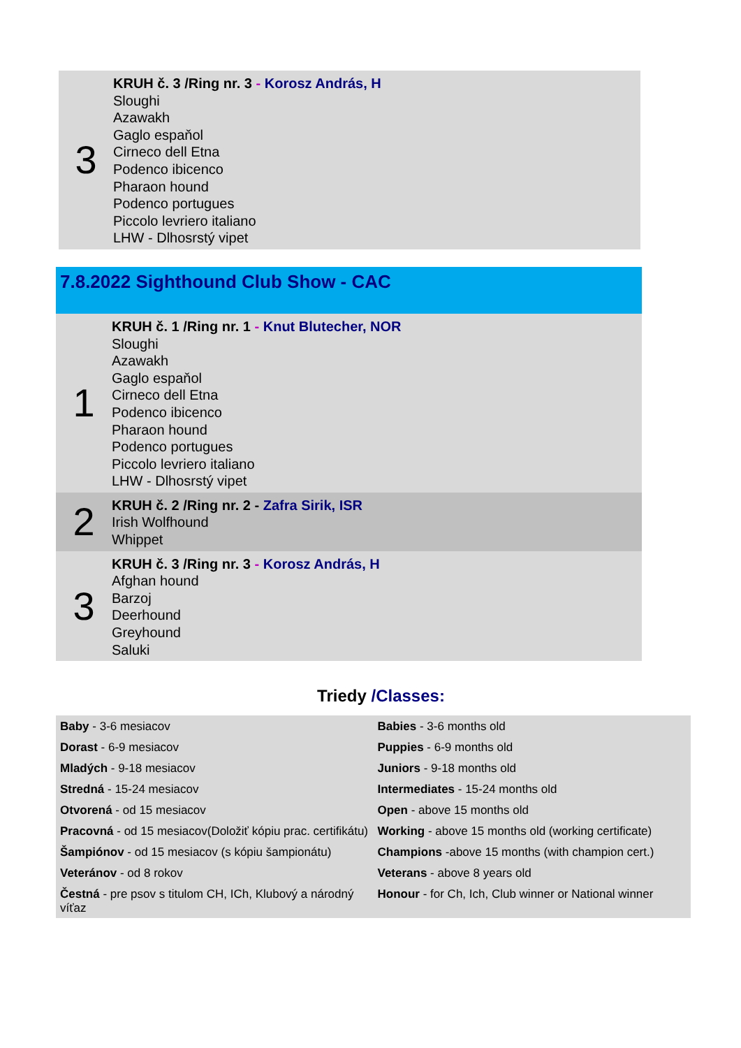| 3 | KRUH č. 3 /Ring nr. 3 - Korosz András, H Sloughi Azawakh Gaglo espaňol Cirneco dell Etna Podenco ibicenco Pharaon hound Podenco portugues Piccolo levriero italiano LHW - Dlhosrstý vipet |
7.8.2022 Sighthound Club Show - CAC
| 1 | KRUH č. 1 /Ring nr. 1 - Knut Blutecher, NOR Sloughi Azawakh Gaglo espaňol Cirneco dell Etna Podenco ibicenco Pharaon hound Podenco portugues Piccolo levriero italiano LHW - Dlhosrstý vipet |
| 2 | KRUH č. 2 /Ring nr. 2 - Zafra Sirik, ISR Irish Wolfhound Whippet |
| 3 | KRUH č. 3 /Ring nr. 3 - Korosz András, H Afghan hound Barzoj Deerhound Greyhound Saluki |
Triedy /Classes:
| Baby - 3-6 mesiacov | Babies - 3-6 months old |
| Dorast - 6-9 mesiacov | Puppies - 6-9 months old |
| Mladých - 9-18 mesiacov | Juniors - 9-18 months old |
| Stredná - 15-24 mesiacov | Intermediates - 15-24 months old |
| Otvorená - od 15 mesiacov | Open - above 15 months old |
| Pracovná - od 15 mesiacov(Doložiť kópiu prac. certifikátu) | Working - above 15 months old (working certificate) |
| Šampiónov - od 15 mesiacov (s kópiu šampionátu) | Champions -above 15 months (with champion cert.) |
| Veteránov - od 8 rokov | Veterans - above 8 years old |
| Čestná - pre psov s titulom CH, ICh, Klubový a národný víťaz | Honour - for Ch, Ich, Club winner or National winner |